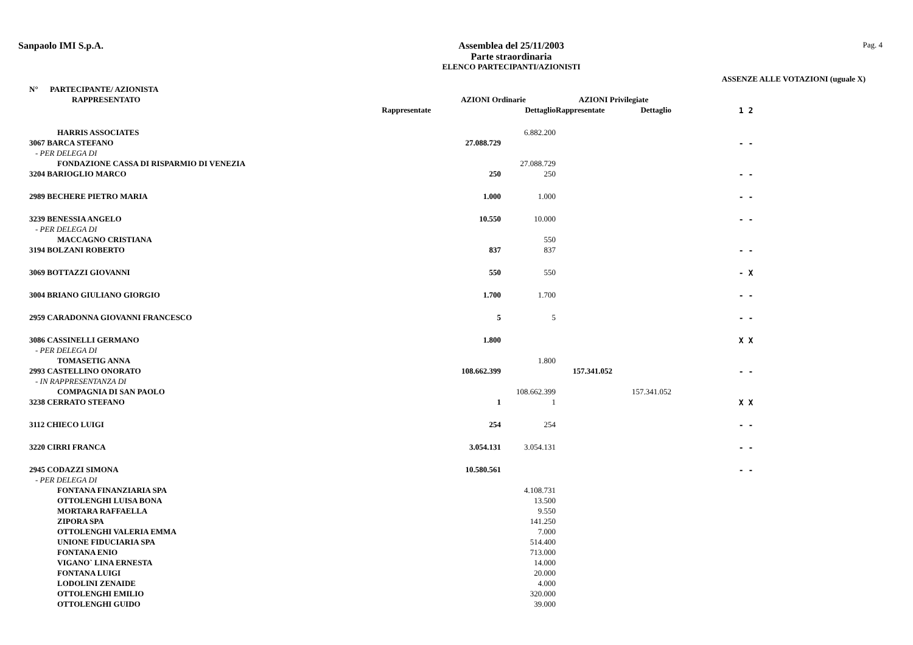Sanpaolo IMI S.p.A. Assemblea del 25/11/2003
Parte straordinaria
ELENCO PARTECIPANTI/AZIONISTI
Pag. 4
ASSENZE ALLE VOTAZIONI (uguale X)
| N° PARTECIPANTE/ AZIONISTA | | | | | |
| --- | --- | --- | --- | --- | --- |
| RAPPRESENTATO | AZIONI Ordinarie | | AZIONI Privilegiate | | |
| Rappresentate | | Dettaglio | Rappresentate | Dettaglio | 1 2 |
| HARRIS ASSOCIATES | | 6.882.200 | | | |
| 3067 BARCA STEFANO | 27.088.729 | | | | - - |
| - PER DELEGA DI | | | | | |
| FONDAZIONE CASSA DI RISPARMIO DI VENEZIA | | 27.088.729 | | | |
| 3204 BARIOGLIO MARCO | 250 | 250 | | | - - |
| 2989 BECHERE PIETRO MARIA | 1.000 | 1.000 | | | - - |
| 3239 BENESSIA ANGELO | 10.550 | 10.000 | | | - - |
| - PER DELEGA DI | | | | | |
| MACCAGNO CRISTIANA | | 550 | | | |
| 3194 BOLZANI ROBERTO | 837 | 837 | | | - - |
| 3069 BOTTAZZI GIOVANNI | 550 | 550 | | | - X |
| 3004 BRIANO GIULIANO GIORGIO | 1.700 | 1.700 | | | - - |
| 2959 CARADONNA GIOVANNI FRANCESCO | 5 | 5 | | | - - |
| 3086 CASSINELLI GERMANO | 1.800 | | | | X X |
| - PER DELEGA DI | | | | | |
| TOMASETIG ANNA | | 1.800 | | | |
| 2993 CASTELLINO ONORATO | 108.662.399 | | 157.341.052 | | - - |
| - IN RAPPRESENTANZA DI | | | | | |
| COMPAGNIA DI SAN PAOLO | | 108.662.399 | | 157.341.052 | |
| 3238 CERRATO STEFANO | 1 | 1 | | | X X |
| 3112 CHIECO LUIGI | 254 | 254 | | | - - |
| 3220 CIRRI FRANCA | 3.054.131 | 3.054.131 | | | - - |
| 2945 CODAZZI SIMONA | 10.580.561 | | | | - - |
| - PER DELEGA DI | | | | | |
| FONTANA FINANZIARIA SPA | | 4.108.731 | | | |
| OTTOLENGHI LUISA BONA | | 13.500 | | | |
| MORTARA RAFFAELLA | | 9.550 | | | |
| ZIPORA SPA | | 141.250 | | | |
| OTTOLENGHI VALERIA EMMA | | 7.000 | | | |
| UNIONE FIDUCIARIA SPA | | 514.400 | | | |
| FONTANA ENIO | | 713.000 | | | |
| VIGANO` LINA ERNESTA | | 14.000 | | | |
| FONTANA LUIGI | | 20.000 | | | |
| LODOLINI ZENAIDE | | 4.000 | | | |
| OTTOLENGHI EMILIO | | 320.000 | | | |
| OTTOLENGHI GUIDO | | 39.000 | | | |